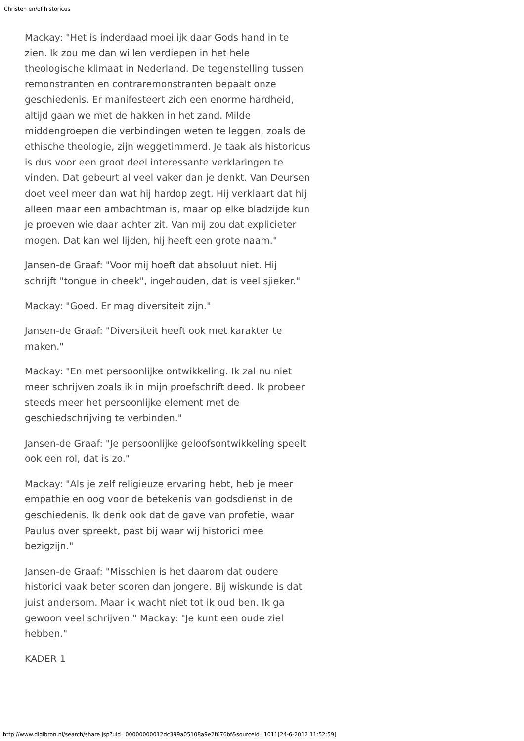Christen en/of historicus
Mackay: "Het is inderdaad moeilijk daar Gods hand in te zien. Ik zou me dan willen verdiepen in het hele theologische klimaat in Nederland. De tegenstelling tussen remonstranten en contraremonstranten bepaalt onze geschiedenis. Er manifesteert zich een enorme hardheid, altijd gaan we met de hakken in het zand. Milde middengroepen die verbindingen weten te leggen, zoals de ethische theologie, zijn weggetimmerd. Je taak als historicus is dus voor een groot deel interessante verklaringen te vinden. Dat gebeurt al veel vaker dan je denkt. Van Deursen doet veel meer dan wat hij hardop zegt. Hij verklaart dat hij alleen maar een ambachtman is, maar op elke bladzijde kun je proeven wie daar achter zit. Van mij zou dat explicieter mogen. Dat kan wel lijden, hij heeft een grote naam."
Jansen-de Graaf: "Voor mij hoeft dat absoluut niet. Hij schrijft "tongue in cheek", ingehouden, dat is veel sjieker."
Mackay: "Goed. Er mag diversiteit zijn."
Jansen-de Graaf: "Diversiteit heeft ook met karakter te maken."
Mackay: "En met persoonlijke ontwikkeling. Ik zal nu niet meer schrijven zoals ik in mijn proefschrift deed. Ik probeer steeds meer het persoonlijke element met de geschiedschrijving te verbinden."
Jansen-de Graaf: "Je persoonlijke geloofsontwikkeling speelt ook een rol, dat is zo."
Mackay: "Als je zelf religieuze ervaring hebt, heb je meer empathie en oog voor de betekenis van godsdienst in de geschiedenis. Ik denk ook dat de gave van profetie, waar Paulus over spreekt, past bij waar wij historici mee bezigzijn."
Jansen-de Graaf: "Misschien is het daarom dat oudere historici vaak beter scoren dan jongere. Bij wiskunde is dat juist andersom. Maar ik wacht niet tot ik oud ben. Ik ga gewoon veel schrijven." Mackay: "Je kunt een oude ziel hebben."
KADER 1
http://www.digibron.nl/search/share.jsp?uid=00000000012dc399a05108a9e2f676bf&sourceid=1011[24-6-2012 11:52:59]